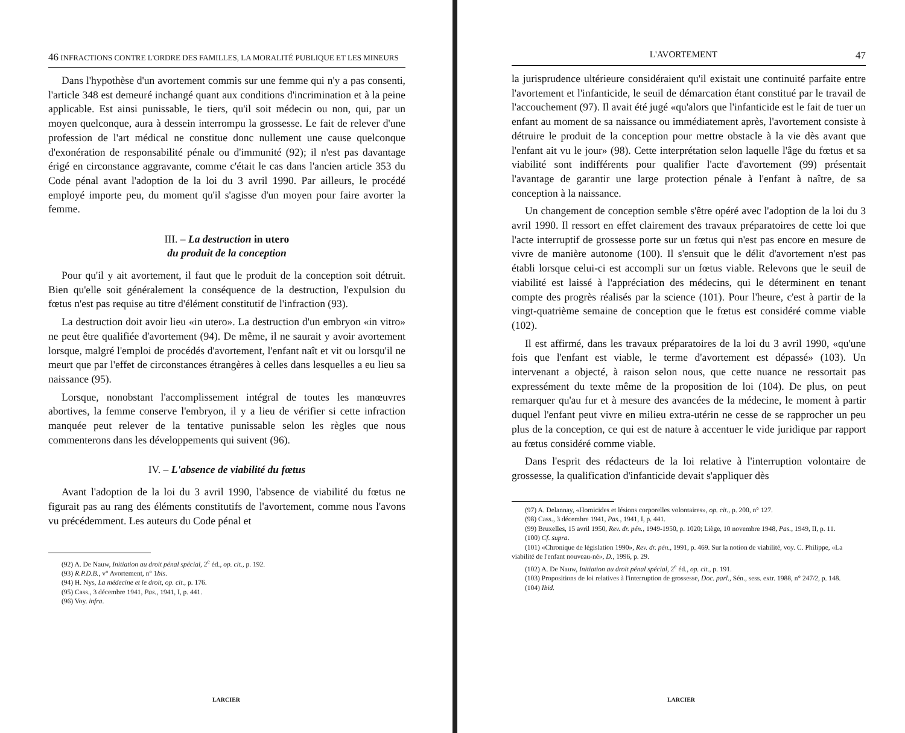46 INFRACTIONS CONTRE L'ORDRE DES FAMILLES, LA MORALITÉ PUBLIQUE ET LES MINEURS
Dans l'hypothèse d'un avortement commis sur une femme qui n'y a pas consenti, l'article 348 est demeuré inchangé quant aux conditions d'incrimination et à la peine applicable. Est ainsi punissable, le tiers, qu'il soit médecin ou non, qui, par un moyen quelconque, aura à dessein interrompu la grossesse. Le fait de relever d'une profession de l'art médical ne constitue donc nullement une cause quelconque d'exonération de responsabilité pénale ou d'immunité (92); il n'est pas davantage érigé en circonstance aggravante, comme c'était le cas dans l'ancien article 353 du Code pénal avant l'adoption de la loi du 3 avril 1990. Par ailleurs, le procédé employé importe peu, du moment qu'il s'agisse d'un moyen pour faire avorter la femme.
III. – La destruction in utero
du produit de la conception
Pour qu'il y ait avortement, il faut que le produit de la conception soit détruit. Bien qu'elle soit généralement la conséquence de la destruction, l'expulsion du fœtus n'est pas requise au titre d'élément constitutif de l'infraction (93).
La destruction doit avoir lieu «in utero». La destruction d'un embryon «in vitro» ne peut être qualifiée d'avortement (94). De même, il ne saurait y avoir avortement lorsque, malgré l'emploi de procédés d'avortement, l'enfant naît et vit ou lorsqu'il ne meurt que par l'effet de circonstances étrangères à celles dans lesquelles a eu lieu sa naissance (95).
Lorsque, nonobstant l'accomplissement intégral de toutes les manœuvres abortives, la femme conserve l'embryon, il y a lieu de vérifier si cette infraction manquée peut relever de la tentative punissable selon les règles que nous commenterons dans les développements qui suivent (96).
IV. – L'absence de viabilité du fœtus
Avant l'adoption de la loi du 3 avril 1990, l'absence de viabilité du fœtus ne figurait pas au rang des éléments constitutifs de l'avortement, comme nous l'avons vu précédemment. Les auteurs du Code pénal et
(92) A. De Nauw, Initiation au droit pénal spécial, 2<sup>e</sup> éd., op. cit., p. 192.
(93) R.P.D.B., v° Avortement, n° 1bis.
(94) H. Nys, La médecine et le droit, op. cit., p. 176.
(95) Cass., 3 décembre 1941, Pas., 1941, I, p. 441.
(96) Voy. infra.
LARCIER
L'AVORTEMENT 47
la jurisprudence ultérieure considéraient qu'il existait une continuité parfaite entre l'avortement et l'infanticide, le seuil de démarcation étant constitué par le travail de l'accouchement (97). Il avait été jugé «qu'alors que l'infanticide est le fait de tuer un enfant au moment de sa naissance ou immédiatement après, l'avortement consiste à détruire le produit de la conception pour mettre obstacle à la vie dès avant que l'enfant ait vu le jour» (98). Cette interprétation selon laquelle l'âge du fœtus et sa viabilité sont indifférents pour qualifier l'acte d'avortement (99) présentait l'avantage de garantir une large protection pénale à l'enfant à naître, de sa conception à la naissance.
Un changement de conception semble s'être opéré avec l'adoption de la loi du 3 avril 1990. Il ressort en effet clairement des travaux préparatoires de cette loi que l'acte interruptif de grossesse porte sur un fœtus qui n'est pas encore en mesure de vivre de manière autonome (100). Il s'ensuit que le délit d'avortement n'est pas établi lorsque celui-ci est accompli sur un fœtus viable. Relevons que le seuil de viabilité est laissé à l'appréciation des médecins, qui le déterminent en tenant compte des progrès réalisés par la science (101). Pour l'heure, c'est à partir de la vingt-quatrième semaine de conception que le fœtus est considéré comme viable (102).
Il est affirmé, dans les travaux préparatoires de la loi du 3 avril 1990, «qu'une fois que l'enfant est viable, le terme d'avortement est dépassé» (103). Un intervenant a objecté, à raison selon nous, que cette nuance ne ressortait pas expressément du texte même de la proposition de loi (104). De plus, on peut remarquer qu'au fur et à mesure des avancées de la médecine, le moment à partir duquel l'enfant peut vivre en milieu extra-utérin ne cesse de se rapprocher un peu plus de la conception, ce qui est de nature à accentuer le vide juridique par rapport au fœtus considéré comme viable.
Dans l'esprit des rédacteurs de la loi relative à l'interruption volontaire de grossesse, la qualification d'infanticide devait s'appliquer dès
(97) A. Delannay, «Homicides et lésions corporelles volontaires», op. cit., p. 200, n° 127.
(98) Cass., 3 décembre 1941, Pas., 1941, I, p. 441.
(99) Bruxelles, 15 avril 1950, Rev. dr. pén., 1949-1950, p. 1020; Liège, 10 novembre 1948, Pas., 1949, II, p. 11.
(100) Cf. supra.
(101) «Chronique de législation 1990», Rev. dr. pén., 1991, p. 469. Sur la notion de viabilité, voy. C. Philippe, «La viabilité de l'enfant nouveau-né», D., 1996, p. 29.
(102) A. De Nauw, Initiation au droit pénal spécial, 2<sup>e</sup> éd., op. cit., p. 191.
(103) Propositions de loi relatives à l'interruption de grossesse, Doc. parl., Sén., sess. extr. 1988, n° 247/2, p. 148.
(104) Ibid.
LARCIER